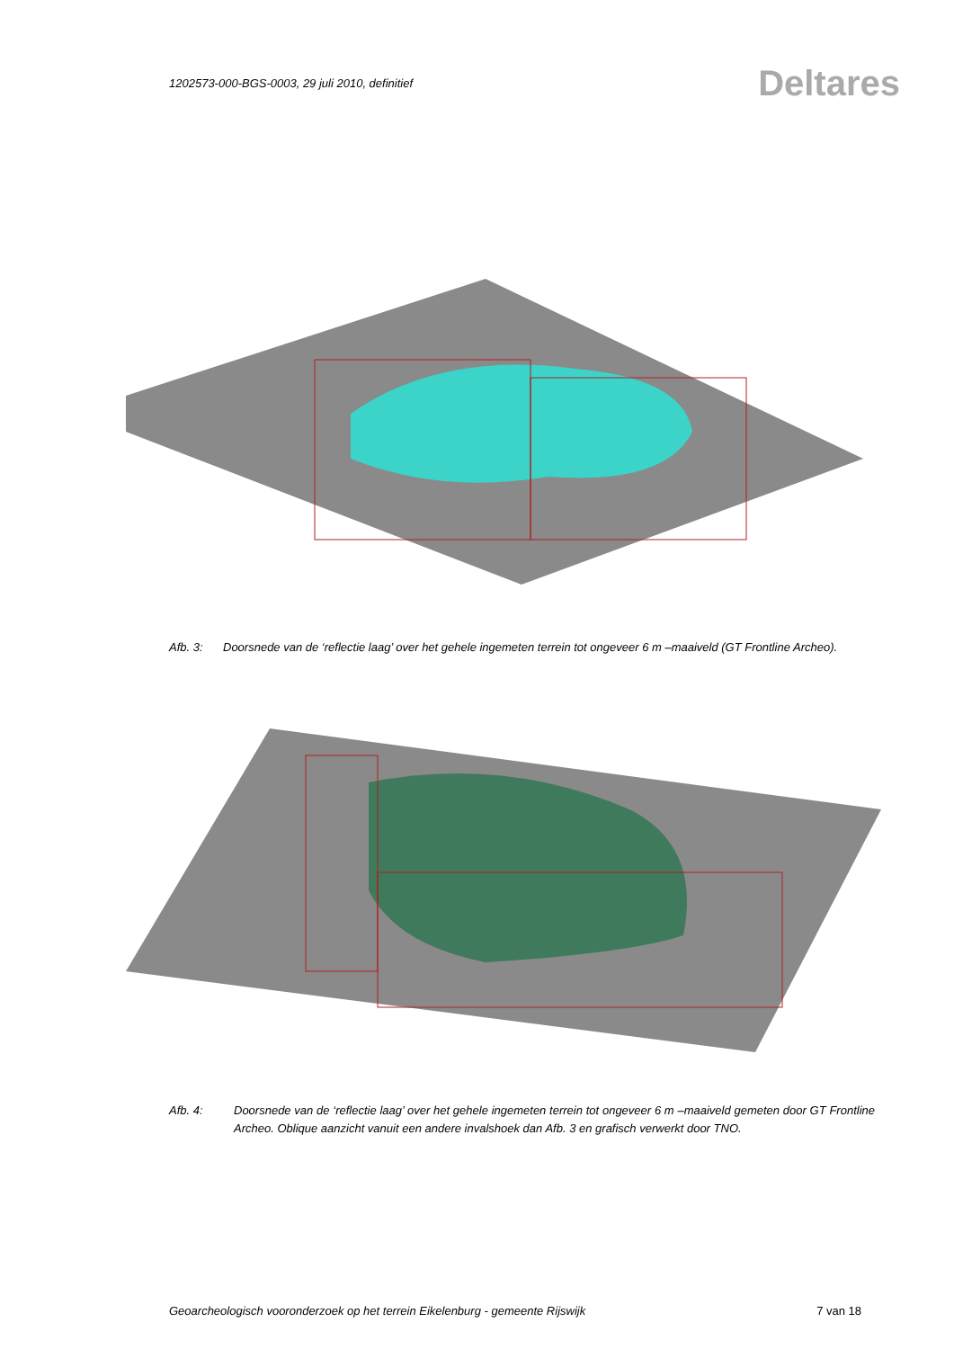1202573-000-BGS-0003, 29 juli 2010, definitief Deltares
Afb. 3: Doorsnede van de ‘reflectie laag’ over het gehele ingemeten terrein tot ongeveer 6 m –maaiveld (GT Frontline Archeo).
Afb. 4: Doorsnede van de ‘reflectie laag’ over het gehele ingemeten terrein tot ongeveer 6 m –maaiveld gemeten door GT Frontline Archeo. Oblique aanzicht vanuit een andere invalshoek dan Afb. 3 en grafisch verwerkt door TNO.
Geoarcheologisch vooronderzoek op het terrein Eikelenburg - gemeente Rijswijk 7 van 18